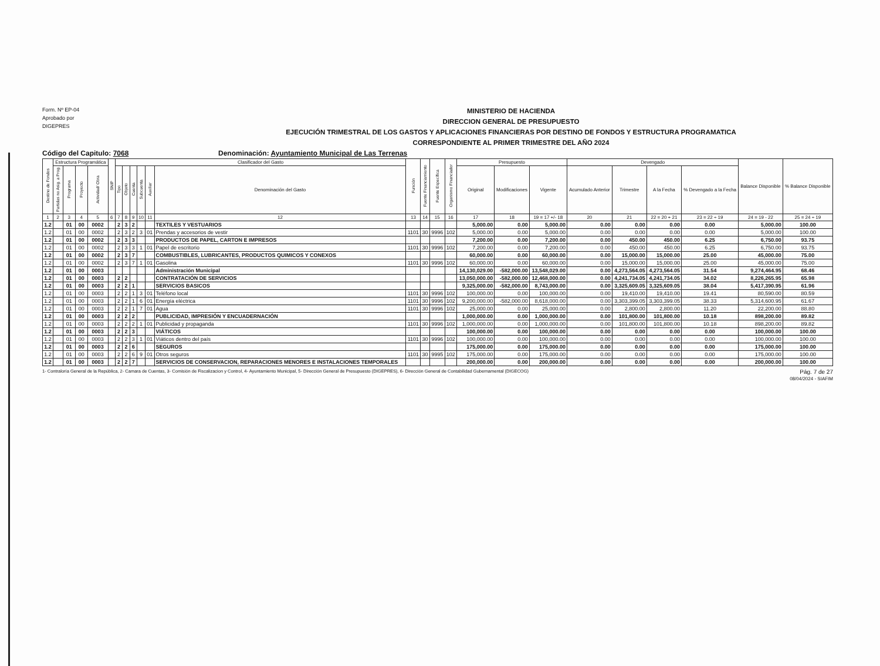Form. Nº EP-04
Aprobado por
DIGEPRES
MINISTERIO DE HACIENDA
DIRECCION GENERAL DE PRESUPUESTO
EJECUCIÓN TRIMESTRAL DE LOS GASTOS Y APLICACIONES FINANCIERAS POR DESTINO DE FONDOS Y ESTRUCTURA PROGRAMATICA
CORRESPONDIENTE AL PRIMER TRIMESTRE DEL AÑO 2024
Código del Capitulo: 7068 Denominación: Ayuntamiento Municipal de Las Terrenas
| Destino de Fondos | Estructura Programática | | | | SNIP | Clasificador del Gasto | | | | | | Función | Fuente Financiamiento | Fuente Específica | Organismo Financiador | Presupuesto | | | Devengado | | | | Balance Disponible | % Balance Disponible |
| --- | --- | --- | --- | --- | --- | --- | --- | --- | --- | --- | --- | --- | --- | --- | --- | --- | --- | --- | --- | --- | --- | --- | --- | --- |
| | Partidas no Asig. a Prog. | Programa | Proyecto | Actividad/ Obra | | Tipo | Objeto | Cuenta | Subcuenta | Auxiliar | Denominación del Gasto | | | | | Original | Modificaciones | Vigente | Acumulado Anterior | Trimestre | A la Fecha | % Devengado a la Fecha | | |
| 1 | 2 | 3 | 4 | 5 | 6 | 7 | 8 | 9 | 10 | 11 | 12 | 13 | 14 | 15 | 16 | 17 | 18 | 19 = 17 +/- 18 | 20 | 21 | 22 = 20 + 21 | 23 = 22 ÷ 19 | 24 = 19 - 22 | 25 = 24 ÷ 19 |
| 1.2 | | 01 | 00 | 0002 | | 2 | 3 | 2 | | | TEXTILES Y VESTUARIOS | | | | | 5,000.00 | 0.00 | 5,000.00 | 0.00 | 0.00 | 0.00 | 0.00 | 5,000.00 | 100.00 |
| 1.2 | | 01 | 00 | 0002 | | 2 | 3 | 2 | 3 | 01 | Prendas y accesorios de vestir | 1101 | 30 | 9996 | 102 | 5,000.00 | 0.00 | 5,000.00 | 0.00 | 0.00 | 0.00 | 0.00 | 5,000.00 | 100.00 |
| 1.2 | | 01 | 00 | 0002 | | 2 | 3 | 3 | | | PRODUCTOS DE PAPEL, CARTON E IMPRESOS | | | | | 7,200.00 | 0.00 | 7,200.00 | 0.00 | 450.00 | 450.00 | 6.25 | 6,750.00 | 93.75 |
| 1.2 | | 01 | 00 | 0002 | | 2 | 3 | 3 | 1 | 01 | Papel de escritorio | 1101 | 30 | 9996 | 102 | 7,200.00 | 0.00 | 7,200.00 | 0.00 | 450.00 | 450.00 | 6.25 | 6,750.00 | 93.75 |
| 1.2 | | 01 | 00 | 0002 | | 2 | 3 | 7 | | | COMBUSTIBLES, LUBRICANTES, PRODUCTOS QUIMICOS Y CONEXOS | | | | | 60,000.00 | 0.00 | 60,000.00 | 0.00 | 15,000.00 | 15,000.00 | 25.00 | 45,000.00 | 75.00 |
| 1.2 | | 01 | 00 | 0002 | | 2 | 3 | 7 | 1 | 01 | Gasolina | 1101 | 30 | 9996 | 102 | 60,000.00 | 0.00 | 60,000.00 | 0.00 | 15,000.00 | 15,000.00 | 25.00 | 45,000.00 | 75.00 |
| 1.2 | | 01 | 00 | 0003 | | | | | | | Administración Municipal | | | | | 14,130,029.00 | -582,000.00 | 13,548,029.00 | 0.00 | 4,273,564.05 | 4,273,564.05 | 31.54 | 9,274,464.95 | 68.46 |
| 1.2 | | 01 | 00 | 0003 | | 2 | 2 | | | | CONTRATACIÓN DE SERVICIOS | | | | | 13,050,000.00 | -582,000.00 | 12,468,000.00 | 0.00 | 4,241,734.05 | 4,241,734.05 | 34.02 | 8,226,265.95 | 65.98 |
| 1.2 | | 01 | 00 | 0003 | | 2 | 2 | 1 | | | SERVICIOS BASICOS | | | | | 9,325,000.00 | -582,000.00 | 8,743,000.00 | 0.00 | 3,325,609.05 | 3,325,609.05 | 38.04 | 5,417,390.95 | 61.96 |
| 1.2 | | 01 | 00 | 0003 | | 2 | 2 | 1 | 3 | 01 | Teléfono local | 1101 | 30 | 9996 | 102 | 100,000.00 | 0.00 | 100,000.00 | 0.00 | 19,410.00 | 19,410.00 | 19.41 | 80,590.00 | 80.59 |
| 1.2 | | 01 | 00 | 0003 | | 2 | 2 | 1 | 6 | 01 | Energía eléctrica | 1101 | 30 | 9996 | 102 | 9,200,000.00 | -582,000.00 | 8,618,000.00 | 0.00 | 3,303,399.05 | 3,303,399.05 | 38.33 | 5,314,600.95 | 61.67 |
| 1.2 | | 01 | 00 | 0003 | | 2 | 2 | 1 | 7 | 01 | Agua | 1101 | 30 | 9996 | 102 | 25,000.00 | 0.00 | 25,000.00 | 0.00 | 2,800.00 | 2,800.00 | 11.20 | 22,200.00 | 88.80 |
| 1.2 | | 01 | 00 | 0003 | | 2 | 2 | 2 | | | PUBLICIDAD, IMPRESIÓN Y ENCUADERNACIÓN | | | | | 1,000,000.00 | 0.00 | 1,000,000.00 | 0.00 | 101,800.00 | 101,800.00 | 10.18 | 898,200.00 | 89.82 |
| 1.2 | | 01 | 00 | 0003 | | 2 | 2 | 2 | 1 | 01 | Publicidad y propaganda | 1101 | 30 | 9996 | 102 | 1,000,000.00 | 0.00 | 1,000,000.00 | 0.00 | 101,800.00 | 101,800.00 | 10.18 | 898,200.00 | 89.82 |
| 1.2 | | 01 | 00 | 0003 | | 2 | 2 | 3 | | | VIÁTICOS | | | | | 100,000.00 | 0.00 | 100,000.00 | 0.00 | 0.00 | 0.00 | 0.00 | 100,000.00 | 100.00 |
| 1.2 | | 01 | 00 | 0003 | | 2 | 2 | 3 | 1 | 01 | Viáticos dentro del país | 1101 | 30 | 9996 | 102 | 100,000.00 | 0.00 | 100,000.00 | 0.00 | 0.00 | 0.00 | 0.00 | 100,000.00 | 100.00 |
| 1.2 | | 01 | 00 | 0003 | | 2 | 2 | 6 | | | SEGUROS | | | | | 175,000.00 | 0.00 | 175,000.00 | 0.00 | 0.00 | 0.00 | 0.00 | 175,000.00 | 100.00 |
| 1.2 | | 01 | 00 | 0003 | | 2 | 2 | 6 | 9 | 01 | Otros seguros | 1101 | 30 | 9995 | 102 | 175,000.00 | 0.00 | 175,000.00 | 0.00 | 0.00 | 0.00 | 0.00 | 175,000.00 | 100.00 |
| 1.2 | | 01 | 00 | 0003 | | 2 | 2 | 7 | | | SERVICIOS DE CONSERVACION, REPARACIONES MENORES E INSTALACIONES TEMPORALES | | | | | 200,000.00 | 0.00 | 200,000.00 | 0.00 | 0.00 | 0.00 | 0.00 | 200,000.00 | 100.00 |
1- Contraloría General de la República, 2- Camara de Cuentas, 3- Comisión de Fiscalizacion y Control, 4- Ayuntamiento Municipal, 5- Dirección General de Presupuesto (DIGEPRES), 6- Dirección General de Contabilidad Gubernamental (DIGECOG) Pág. 7 de 27
08/04/2024 - SIAFIM